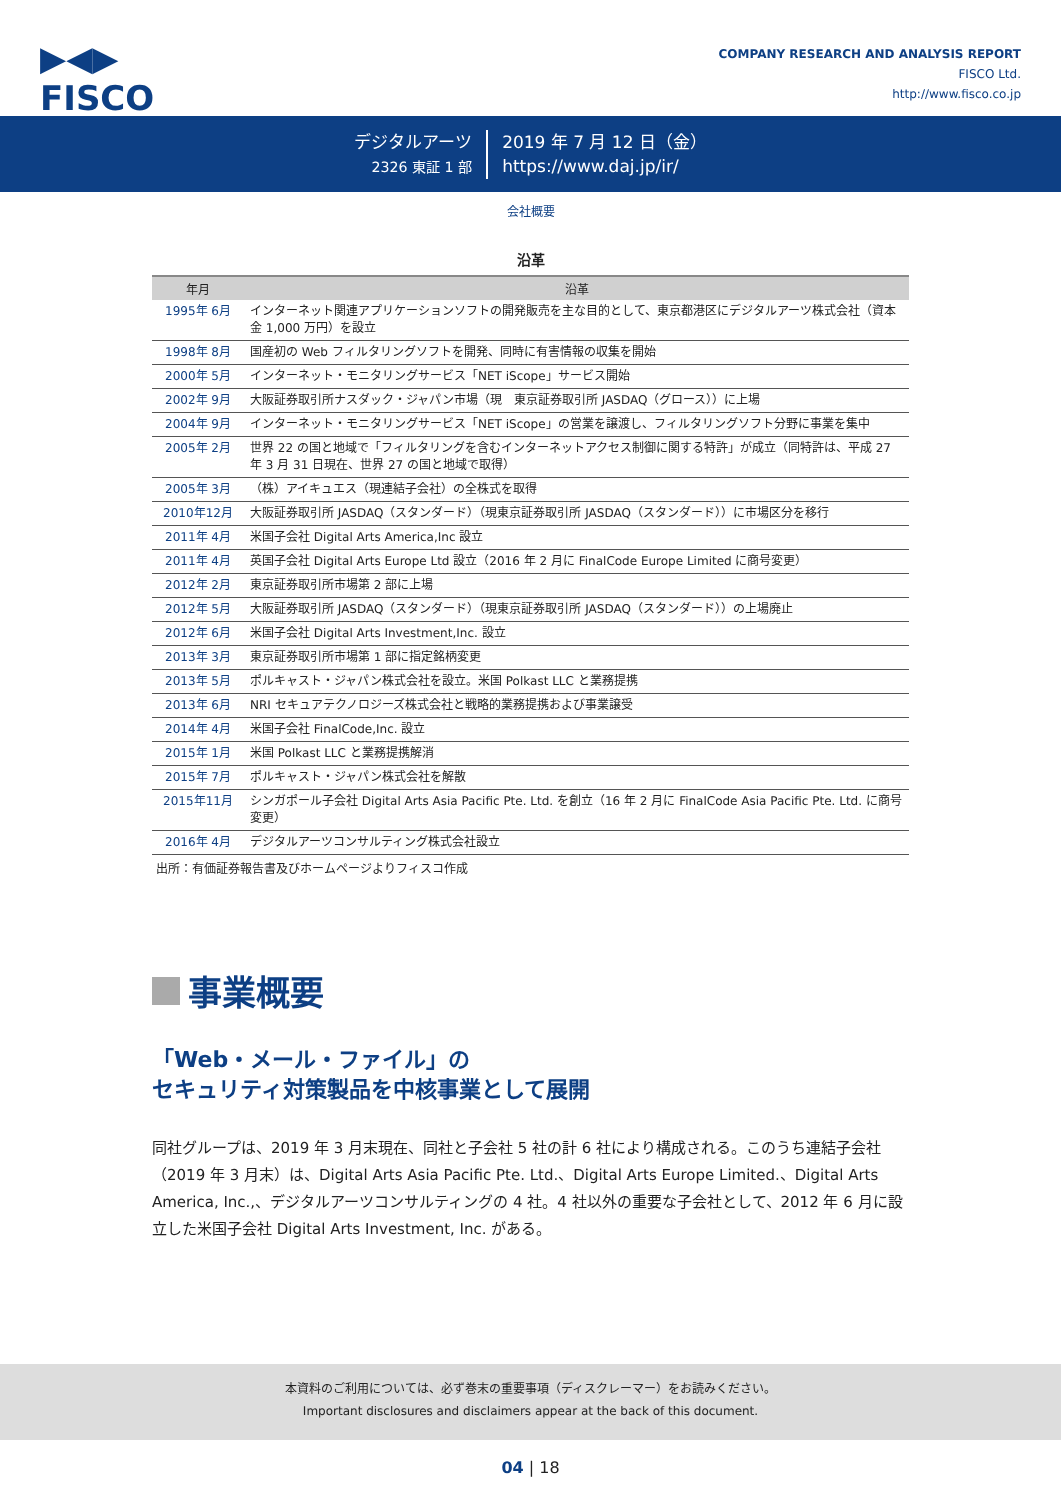▶◀▶
FISCO
COMPANY RESEARCH AND ANALYSIS REPORT
FISCO Ltd.
http://www.fisco.co.jp
デジタルアーツ
2326 東証 1 部
2019 年 7 月 12 日（金）
https://www.daj.jp/ir/
会社概要
沿革
| 年月 | 沿革 |
| --- | --- |
| 1995年 6月 | インターネット関連アプリケーションソフトの開発販売を主な目的として、東京都港区にデジタルアーツ株式会社（資本金 1,000 万円）を設立 |
| 1998年 8月 | 国産初の Web フィルタリングソフトを開発、同時に有害情報の収集を開始 |
| 2000年 5月 | インターネット・モニタリングサービス「NET iScope」サービス開始 |
| 2002年 9月 | 大阪証券取引所ナスダック・ジャパン市場（現 東京証券取引所 JASDAQ（グロース））に上場 |
| 2004年 9月 | インターネット・モニタリングサービス「NET iScope」の営業を譲渡し、フィルタリングソフト分野に事業を集中 |
| 2005年 2月 | 世界 22 の国と地域で「フィルタリングを含むインターネットアクセス制御に関する特許」が成立（同特許は、平成 27 年 3 月 31 日現在、世界 27 の国と地域で取得） |
| 2005年 3月 | （株）アイキュエス（現連結子会社）の全株式を取得 |
| 2010年12月 | 大阪証券取引所 JASDAQ（スタンダード）（現東京証券取引所 JASDAQ（スタンダード））に市場区分を移行 |
| 2011年 4月 | 米国子会社 Digital Arts America,Inc 設立 |
| 2011年 4月 | 英国子会社 Digital Arts Europe Ltd 設立（2016 年 2 月に FinalCode Europe Limited に商号変更） |
| 2012年 2月 | 東京証券取引所市場第 2 部に上場 |
| 2012年 5月 | 大阪証券取引所 JASDAQ（スタンダード）（現東京証券取引所 JASDAQ（スタンダード））の上場廃止 |
| 2012年 6月 | 米国子会社 Digital Arts Investment,Inc. 設立 |
| 2013年 3月 | 東京証券取引所市場第 1 部に指定銘柄変更 |
| 2013年 5月 | ポルキャスト・ジャパン株式会社を設立。米国 Polkast LLC と業務提携 |
| 2013年 6月 | NRI セキュアテクノロジーズ株式会社と戦略的業務提携および事業譲受 |
| 2014年 4月 | 米国子会社 FinalCode,Inc. 設立 |
| 2015年 1月 | 米国 Polkast LLC と業務提携解消 |
| 2015年 7月 | ポルキャスト・ジャパン株式会社を解散 |
| 2015年11月 | シンガポール子会社 Digital Arts Asia Pacific Pte. Ltd. を創立（16 年 2 月に FinalCode Asia Pacific Pte. Ltd. に商号変更） |
| 2016年 4月 | デジタルアーツコンサルティング株式会社設立 |
出所：有価証券報告書及びホームページよりフィスコ作成
事業概要
「Web・メール・ファイル」の
セキュリティ対策製品を中核事業として展開
同社グループは、2019 年 3 月末現在、同社と子会社 5 社の計 6 社により構成される。このうち連結子会社（2019 年 3 月末）は、Digital Arts Asia Pacific Pte. Ltd.、Digital Arts Europe Limited.、Digital Arts America, Inc.,、デジタルアーツコンサルティングの 4 社。4 社以外の重要な子会社として、2012 年 6 月に設立した米国子会社 Digital Arts Investment, Inc. がある。
本資料のご利用については、必ず巻末の重要事項（ディスクレーマー）をお読みください。
Important disclosures and disclaimers appear at the back of this document.
04 | 18